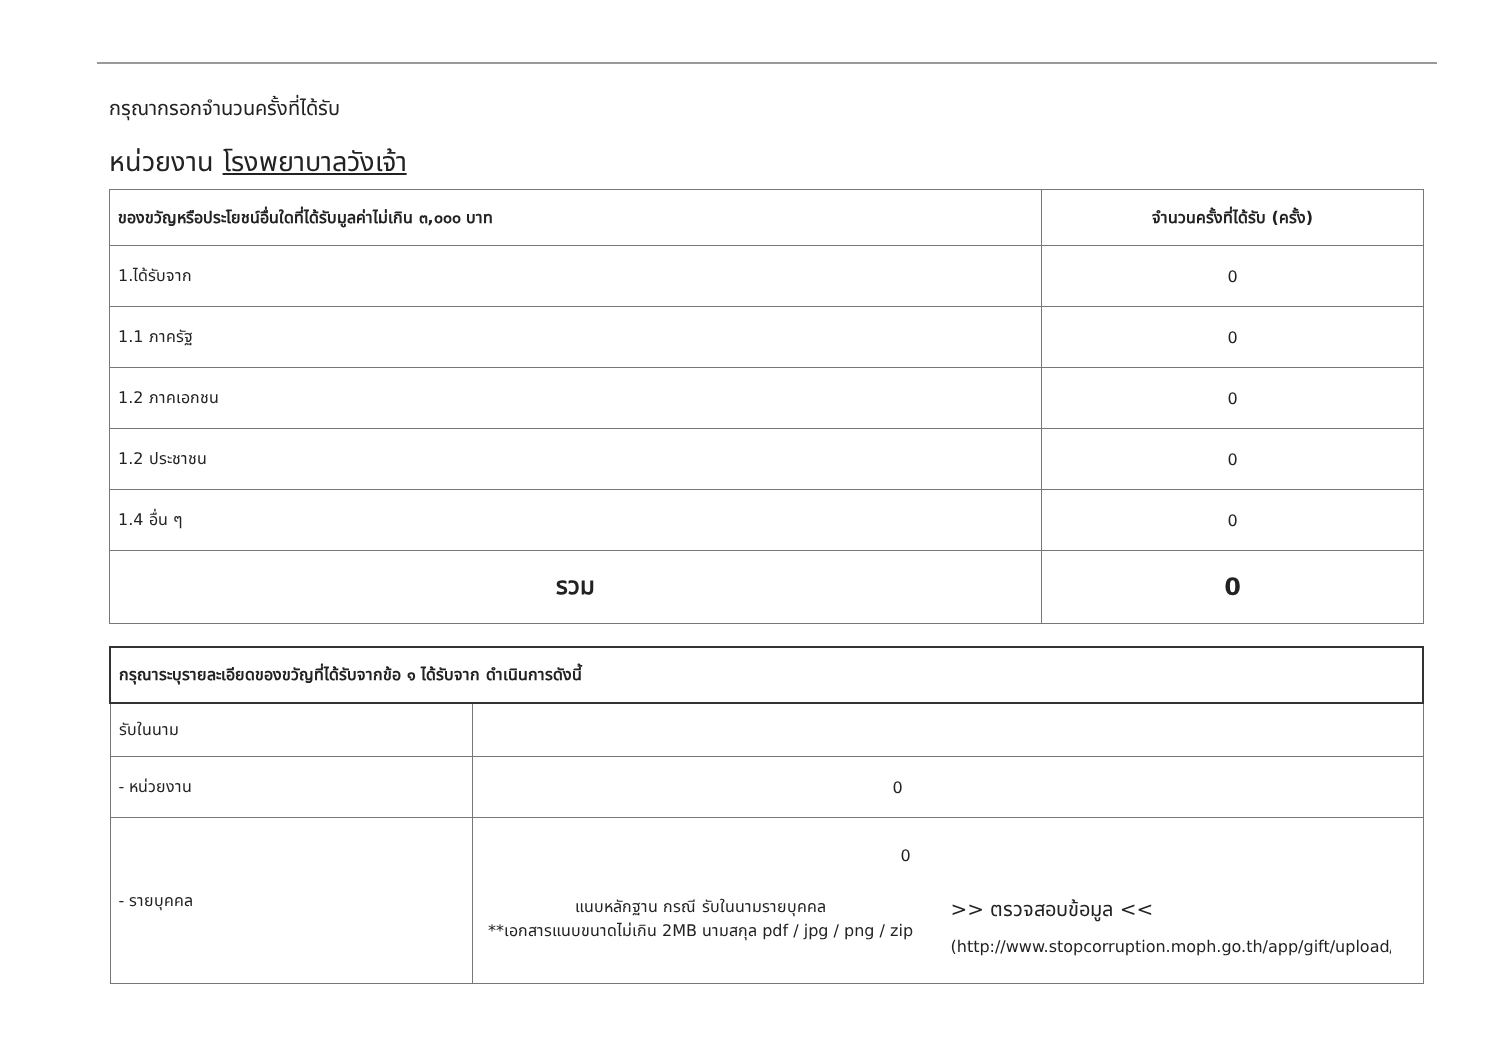กรุณากรอกจำนวนครั้งที่ได้รับ
หน่วยงาน โรงพยาบาลวังเจ้า
| ของขวัญหรือประโยชน์อื่นใดที่ได้รับมูลค่าไม่เกิน ๓,๐๐๐ บาท | จำนวนครั้งที่ได้รับ (ครั้ง) |
| --- | --- |
| 1.ได้รับจาก | 0 |
| 1.1 ภาครัฐ | 0 |
| 1.2 ภาคเอกชน | 0 |
| 1.2 ประชาชน | 0 |
| 1.4 อื่น ๆ | 0 |
| รวม | 0 |
| กรุณาระบุรายละเอียดของขวัญที่ได้รับจากข้อ ๑ ได้รับจาก ดำเนินการดังนี้ | |
| --- | --- |
| รับในนาม | |
| - หน่วยงาน | 0 |
| - รายบุคคล | 0 แนบหลักฐาน กรณี รับในนามรายบุคคล **เอกสารแนบขนาดไม่เกิน 2MB นามสกุล pdf / jpg / png / zip >> ตรวจสอบข้อมูล << (http://www.stopcorruption.moph.go.th/app/gift/upload/file |